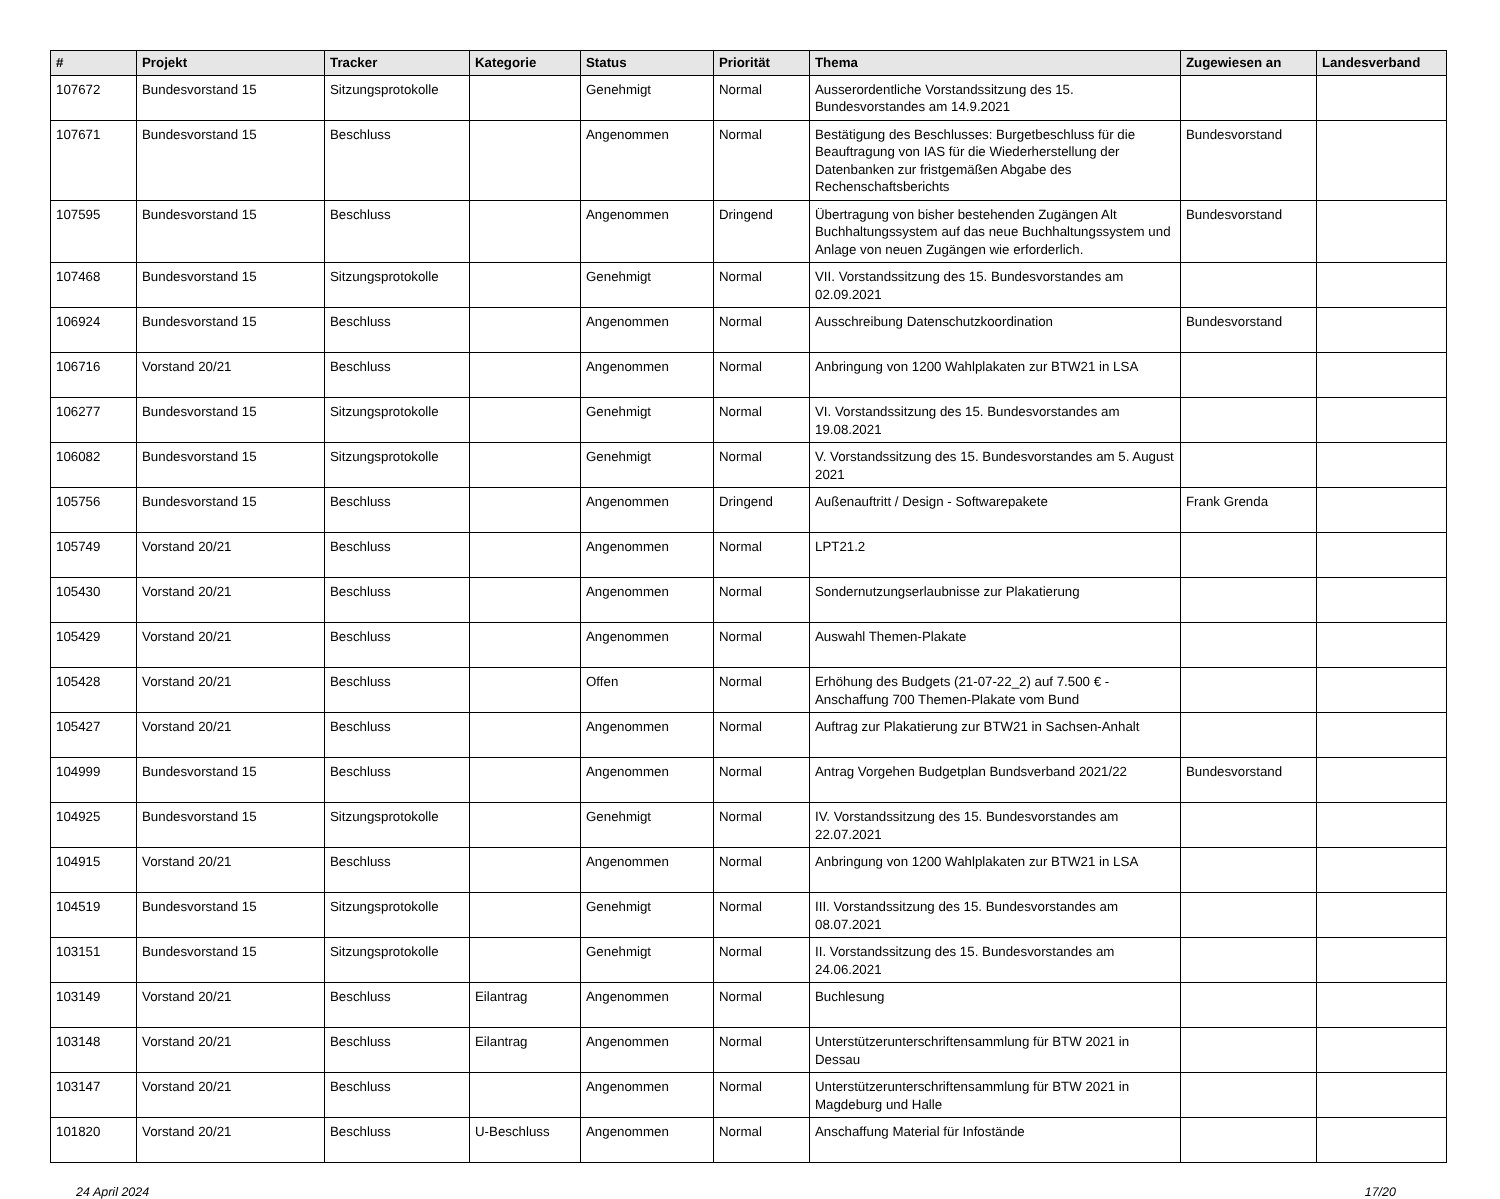| # | Projekt | Tracker | Kategorie | Status | Priorität | Thema | Zugewiesen an | Landesverband |
| --- | --- | --- | --- | --- | --- | --- | --- | --- |
| 107672 | Bundesvorstand 15 | Sitzungsprotokolle | | Genehmigt | Normal | Ausserordentliche Vorstandssitzung des 15. Bundesvorstandes am 14.9.2021 | | |
| 107671 | Bundesvorstand 15 | Beschluss | | Angenommen | Normal | Bestätigung des Beschlusses: Burgetbeschluss für die Beauftragung von IAS für die Wiederherstellung der Datenbanken zur fristgemäßen Abgabe des Rechenschaftsberichts | Bundesvorstand | |
| 107595 | Bundesvorstand 15 | Beschluss | | Angenommen | Dringend | Übertragung von bisher bestehenden Zugängen Alt Buchhaltungssystem auf das neue Buchhaltungssystem und Anlage von neuen Zugängen wie erforderlich. | Bundesvorstand | |
| 107468 | Bundesvorstand 15 | Sitzungsprotokolle | | Genehmigt | Normal | VII. Vorstandssitzung des 15. Bundesvorstandes am 02.09.2021 | | |
| 106924 | Bundesvorstand 15 | Beschluss | | Angenommen | Normal | Ausschreibung Datenschutzkoordination | Bundesvorstand | |
| 106716 | Vorstand 20/21 | Beschluss | | Angenommen | Normal | Anbringung von 1200 Wahlplakaten zur BTW21 in LSA | | |
| 106277 | Bundesvorstand 15 | Sitzungsprotokolle | | Genehmigt | Normal | VI. Vorstandssitzung des 15. Bundesvorstandes am 19.08.2021 | | |
| 106082 | Bundesvorstand 15 | Sitzungsprotokolle | | Genehmigt | Normal | V. Vorstandssitzung des 15. Bundesvorstandes am 5. August 2021 | | |
| 105756 | Bundesvorstand 15 | Beschluss | | Angenommen | Dringend | Außenauftritt / Design - Softwarepakete | Frank Grenda | |
| 105749 | Vorstand 20/21 | Beschluss | | Angenommen | Normal | LPT21.2 | | |
| 105430 | Vorstand 20/21 | Beschluss | | Angenommen | Normal | Sondernutzungserlaubnisse zur Plakatierung | | |
| 105429 | Vorstand 20/21 | Beschluss | | Angenommen | Normal | Auswahl Themen-Plakate | | |
| 105428 | Vorstand 20/21 | Beschluss | | Offen | Normal | Erhöhung des Budgets (21-07-22_2) auf 7.500 € - Anschaffung 700 Themen-Plakate vom Bund | | |
| 105427 | Vorstand 20/21 | Beschluss | | Angenommen | Normal | Auftrag zur Plakatierung zur BTW21 in Sachsen-Anhalt | | |
| 104999 | Bundesvorstand 15 | Beschluss | | Angenommen | Normal | Antrag Vorgehen Budgetplan Bundsverband 2021/22 | Bundesvorstand | |
| 104925 | Bundesvorstand 15 | Sitzungsprotokolle | | Genehmigt | Normal | IV. Vorstandssitzung des 15. Bundesvorstandes am 22.07.2021 | | |
| 104915 | Vorstand 20/21 | Beschluss | | Angenommen | Normal | Anbringung von 1200 Wahlplakaten zur BTW21 in LSA | | |
| 104519 | Bundesvorstand 15 | Sitzungsprotokolle | | Genehmigt | Normal | III. Vorstandssitzung des 15. Bundesvorstandes am 08.07.2021 | | |
| 103151 | Bundesvorstand 15 | Sitzungsprotokolle | | Genehmigt | Normal | II. Vorstandssitzung des 15. Bundesvorstandes am 24.06.2021 | | |
| 103149 | Vorstand 20/21 | Beschluss | Eilantrag | Angenommen | Normal | Buchlesung | | |
| 103148 | Vorstand 20/21 | Beschluss | Eilantrag | Angenommen | Normal | Unterstützerunterschriftensammlung für BTW 2021 in Dessau | | |
| 103147 | Vorstand 20/21 | Beschluss | | Angenommen | Normal | Unterstützerunterschriftensammlung für BTW 2021 in Magdeburg und Halle | | |
| 101820 | Vorstand 20/21 | Beschluss | U-Beschluss | Angenommen | Normal | Anschaffung Material für Infostände | | |
24 April 2024 17/20